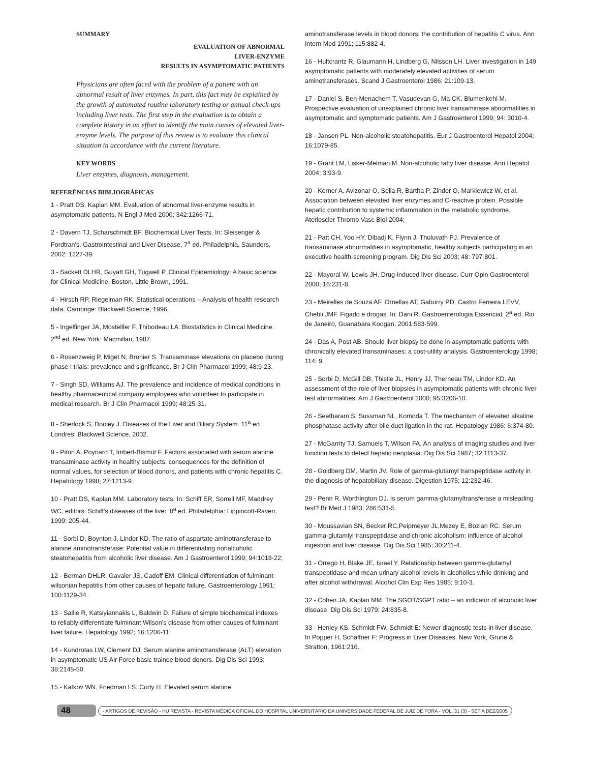SUMMARY
EVALUATION OF ABNORMAL
LIVER-ENZYME
RESULTS IN ASYMPTOMATIC PATIENTS
Physicians are often faced with the problem of a patient with an abnormal result of liver enzymes. In part, this fact may be explained by the growth of automated routine laboratory testing or annual check-ups including liver tests. The first step in the evaluation is to obtain a complete history in an effort to identify the main causes of elevated liver-enzyme levels. The purpose of this review is to evaluate this clinical situation in accordance with the current literature.
KEY WORDS
Liver enzymes, diagnosis, management.
REFERÊNCIAS BIBLIOGRÁFICAS
1 - Pratt DS, Kaplan MM. Evaluation of abnormal liver-enzyme results in asymptomatic patients. N Engl J Med 2000; 342:1266-71.
2 - Davern TJ, Scharschmidt BF. Biochemical Liver Tests. In: Sleisenger & Fordtran's. Gastrointestinal and Liver Disease, 7<sup>a</sup> ed. Philadelphia, Saunders, 2002: 1227-39.
3 - Sackett DLHR, Guyatt GH, Tugwell P. Clinical Epidemiology: A basic science for Clinical Medicine. Boston, Little Brown, 1991.
4 - Hirsch RP, Riegelman RK. Statistical operations – Analysis of health research data. Cambrige: Blackwell Science, 1996.
5 - Ingelfinger JA, Mostelller F, Thibodeau LA. Biostatistics in Clinical Medicine. 2<sup>nd</sup> ed. New York: Macmillan, 1987.
6 - Rosenzweig P, Miget N, Brohier S. Transaminase elevations on placebo during phase I trials: prevalence and significance. Br J Clin Pharmacol 1999; 48:9-23.
7 - Singh SD, Williams AJ. The prevalence and incidence of medical conditions in healthy pharmaceutical company employees who volunteer to participate in medical research. Br J Clin Pharmacol 1999; 48:25-31.
8 - Sherlock S, Dooley J. Diseases of the Liver and Biliary System. 11<sup>a</sup> ed. Londres: Blackwell Science, 2002.
9 - Piton A, Poynard T, Imbert-Bismut F. Factors associated with serum alanine transaminase activity in healthy subjects: consequences for the definition of normal values, for selection of blood donors, and patients with chronic hepatitis C. Hepatology 1998; 27:1213-9.
10 - Pratt DS, Kaplan MM. Laboratory tests. In: Schiff ER, Sorrell MF, Maddrey WC, editors. Schiff's diseases of the liver. 8<sup>a</sup> ed. Philadelphia: Lippincott-Raven, 1999: 205-44.
11 - Sorbi D, Boynton J, Lindor KD. The ratio of aspartate aminotransferase to alanine aminotransferase: Potential value in differentiating nonalcoholic steatohepatitis from alcoholic liver disease. Am J Gastroenterol 1999; 94:1018-22;
12 - Berman DHLR, Gavaler JS, Cadoff EM. Clinical differentiation of fulminant wilsonian hepatitis from other causes of hepatic failure. Gastroenterology 1991; 100:1129-34.
13 - Sallie R, Katsiyiannakis L, Baldwin D. Failure of simple biochemical indexes to reliably differentiate fulminant Wilson's disease from other causes of fulminant liver failure. Hepatology 1992; 16:1206-11.
14 - Kundrotas LW, Clement DJ. Serum alanine aminotransferase (ALT) elevation in asymptomatic US Air Force basic trainee blood donors. Dig Dis Sci 1993; 38:2145-50.
15 - Katkov WN, Friedman LS, Cody H. Elevated serum alanine
aminotransferase levels in blood donors: the contribution of hepatitis C virus. Ann Intern Med 1991; 115:882-4.
16 - Hultcrantz R, Glaumann H, Lindberg G, Nilsson LH. Liver investigation in 149 asymptomatic patients with moderately elevated activities of serum aminotransferases. Scand J Gastroenterol 1986; 21:109-13.
17 - Daniel S, Ben-Menachem T, Vasudevan G, Ma CK, Blumenkehl M. Prospective evaluation of unexplained chronic liver transaminase abnormalities in asymptomatic and symptomatic patients. Am J Gastroenterol 1999; 94: 3010-4.
18 - Jansen PL. Non-alcoholic steatohepatitis. Eur J Gastroenterol Hepatol 2004; 16:1079-85.
19 - Grant LM, Lisker-Melman M. Non-alcoholic fatty liver disease. Ann Hepatol 2004; 3:93-9.
20 - Kerner A, Avizohar O, Sella R, Bartha P, Zinder O, Markiewicz W, et al. Association between elevated liver enzymes and C-reactive protein. Possible hepatic contribution to systemic inflammation in the metabolic syndrome. Aterioscler Thromb Vasc Biol 2004;
21 - Patt CH, Yoo HY, Dibadj K, Flynn J, Thuluvath PJ. Prevalence of transaminase abnormalities in asymptomatic, healthy subjects participating in an executive health-screening program. Dig Dis Sci 2003; 48: 797-801.
22 - Mayoral W, Lewis JH. Drug-induced liver disease. Curr Opin Gastroenterol 2000; 16:231-8.
23 - Meirelles de Souza AF, Ornellas AT, Gaburry PD, Castro Ferreira LEVV, Chebli JMF. Figado e drogas. In: Dani R. Gastroenterologia Essencial, 2<sup>a</sup> ed. Rio de Janeiro, Guanabara Koogan, 2001:583-599.
24 - Das A, Post AB. Should liver biopsy be done in asymptomatic patients with chronically elevated transaminases: a cost-utility analysis. Gastroenterology 1998; 114: 9.
25 - Sorbi D, McGill DB, Thistle JL, Henry JJ, Therneau TM, Lindor KD. An assessment of the role of liver biopsies in asymptomatic patients with chronic liver test abnormalities. Am J Gastroenterol 2000; 95:3206-10.
26 - Seetharam S, Sussman NL, Komoda T. The mechanism of elevated alkaline phosphatase activity after bile duct ligation in the rat. Hepatology 1986; 6:374-80.
27 - McGarrity TJ, Samuels T, Wilson FA. An analysis of imaging studies and liver function tests to detect hepatic neoplasia. Dig Dis Sci 1987; 32:1113-37.
28 - Goldberg DM, Martin JV. Role of gamma-glutamyl transpeptidase activity in the diagnosis of hepatobiliary disease. Digestion 1975; 12:232-46.
29 - Penn R, Worthington DJ. Is serum gamma-glutamyltransferase a misleading test? Br Med J 1983; 286:531-5.
30 - Moussavian SN, Becker RC,Peipmeyer JL,Mezey E, Bozian RC. Serum gamma-glutamiyl transpeptidase and chronic alcoholism: influence of alcohol ingestion and liver disease. Dig Dis Sci 1985; 30:211-4.
31 - Orrego H, Blake JE, Israel Y. Relationship between gamma-glutamyl transpeptidase and mean urinary alcohol levels in alcoholics while drinking and after alcohol withdrawal. Alcohol Clin Exp Res 1985; 9:10-3.
32 - Cohen JA, Kaplan MM. The SGOT/SGPT ratio – an indicator of alcoholic liver disease. Dig Dis Sci 1979; 24:835-8.
33 - Henley KS, Schmidt FW, Schmidt E: Newer diagnostic tests in liver disease. In Popper H, Schaffner F: Progress in Liver Diseases. New York, Grune & Stratton, 1961:216.
48 - ARTIGOS DE REVISÃO - HU REVISTA - REVISTA MÉDICA OFICIAL DO HOSPITAL UNIVERSITÁRIO DA UNIVERSIDADE FEDERAL DE JUIZ DE FORA - VOL. 31 (3) - SET A DEZ/2005